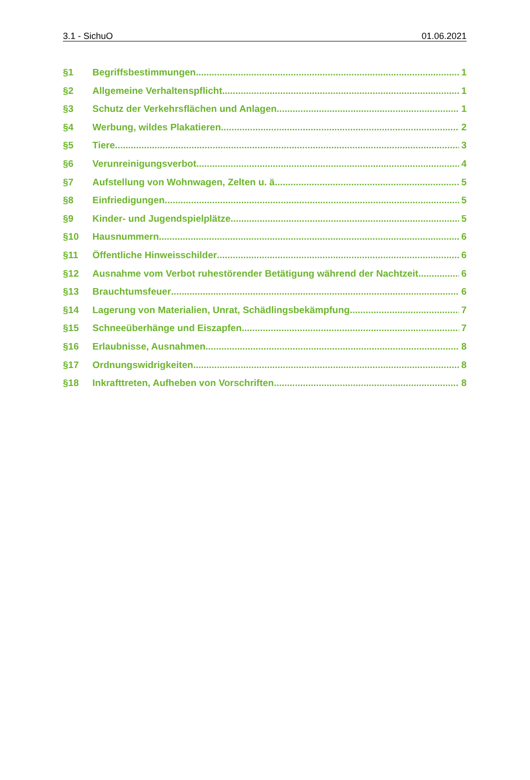3.1 - SichuO 01.06.2021
§1 Begriffsbestimmungen 1
§2 Allgemeine Verhaltenspflicht 1
§3 Schutz der Verkehrsflächen und Anlagen 1
§4 Werbung, wildes Plakatieren 2
§5 Tiere 3
§6 Verunreinigungsverbot 4
§7 Aufstellung von Wohnwagen, Zelten u. ä. 5
§8 Einfriedigungen 5
§9 Kinder- und Jugendspielplätze 5
§10 Hausnummern 6
§11 Öffentliche Hinweisschilder 6
§12 Ausnahme vom Verbot ruhestörender Betätigung während der Nachtzeit 6
§13 Brauchtumsfeuer 6
§14 Lagerung von Materialien, Unrat, Schädlingsbekämpfung 7
§15 Schneeüberhänge und Eiszapfen 7
§16 Erlaubnisse, Ausnahmen 8
§17 Ordnungswidrigkeiten 8
§18 Inkrafttreten, Aufheben von Vorschriften 8